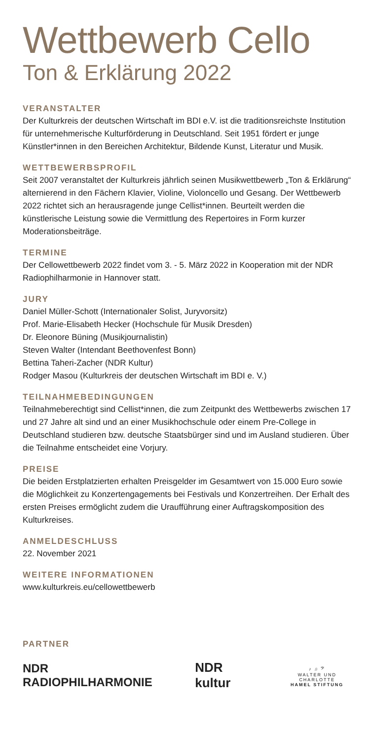Wettbewerb Cello
Ton & Erklärung 2022
VERANSTALTER
Der Kulturkreis der deutschen Wirtschaft im BDI e.V. ist die traditions­reichste Institution für unternehmerische Kulturförderung in Deutschland. Seit 1951 fördert er junge Künstler*innen in den Bereichen Architektur, Bildende Kunst, Literatur und Musik.
WETTBEWERBSPROFIL
Seit 2007 veranstaltet der Kulturkreis jährlich seinen Musikwettbewerb „Ton & Erklärung“ alternierend in den Fächern Klavier, Violine, Violon­cello und Gesang. Der Wettbewerb 2022 richtet sich an herausragende junge Cellist*innen. Beurteilt werden die künstlerische Leistung sowie die Vermittlung des Repertoires in Form kurzer Moderationsbeiträge.
TERMINE
Der Cellowettbewerb 2022 findet vom 3. - 5. März 2022 in Kooperation mit der NDR Radiophilharmonie in Hannover statt.
JURY
Daniel Müller-Schott (Internationaler Solist, Juryvorsitz)
Prof. Marie-Elisabeth Hecker (Hochschule für Musik Dresden)
Dr. Eleonore Büning (Musikjournalistin)
Steven Walter (Intendant Beethovenfest Bonn)
Bettina Taheri-Zacher (NDR Kultur)
Rodger Masou (Kulturkreis der deutschen Wirtschaft im BDI e. V.)
TEILNAHMEBEDINGUNGEN
Teilnahmeberechtigt sind Cellist*innen, die zum Zeitpunkt des Wett­bewerbs zwischen 17 und 27 Jahre alt sind und an einer Musikhochschule oder einem Pre-College in Deutschland studieren bzw. deutsche Staats­bürger sind und im Ausland studieren. Über die Teilnahme entscheidet eine Vorjury.
PREISE
Die beiden Erstplatzierten erhalten Preisgelder im Gesamtwert von 15.000 Euro sowie die Möglichkeit zu Konzertengagements bei Festivals und Konzertreihen. Der Erhalt des ersten Preises ermöglicht zudem die Uraufführung einer Auftragskomposition des Kulturkreises.
ANMELDESCHLUSS
22. November 2021
WEITERE INFORMATIONEN
www.kulturkreis.eu/cellowettbewerb
PARTNER
NDR RADIOPHILHARMONIE NDR kultur ♪ ♫ 𝄢
WALTER UND CHARLOTTE
HAMEL STIFTUNG